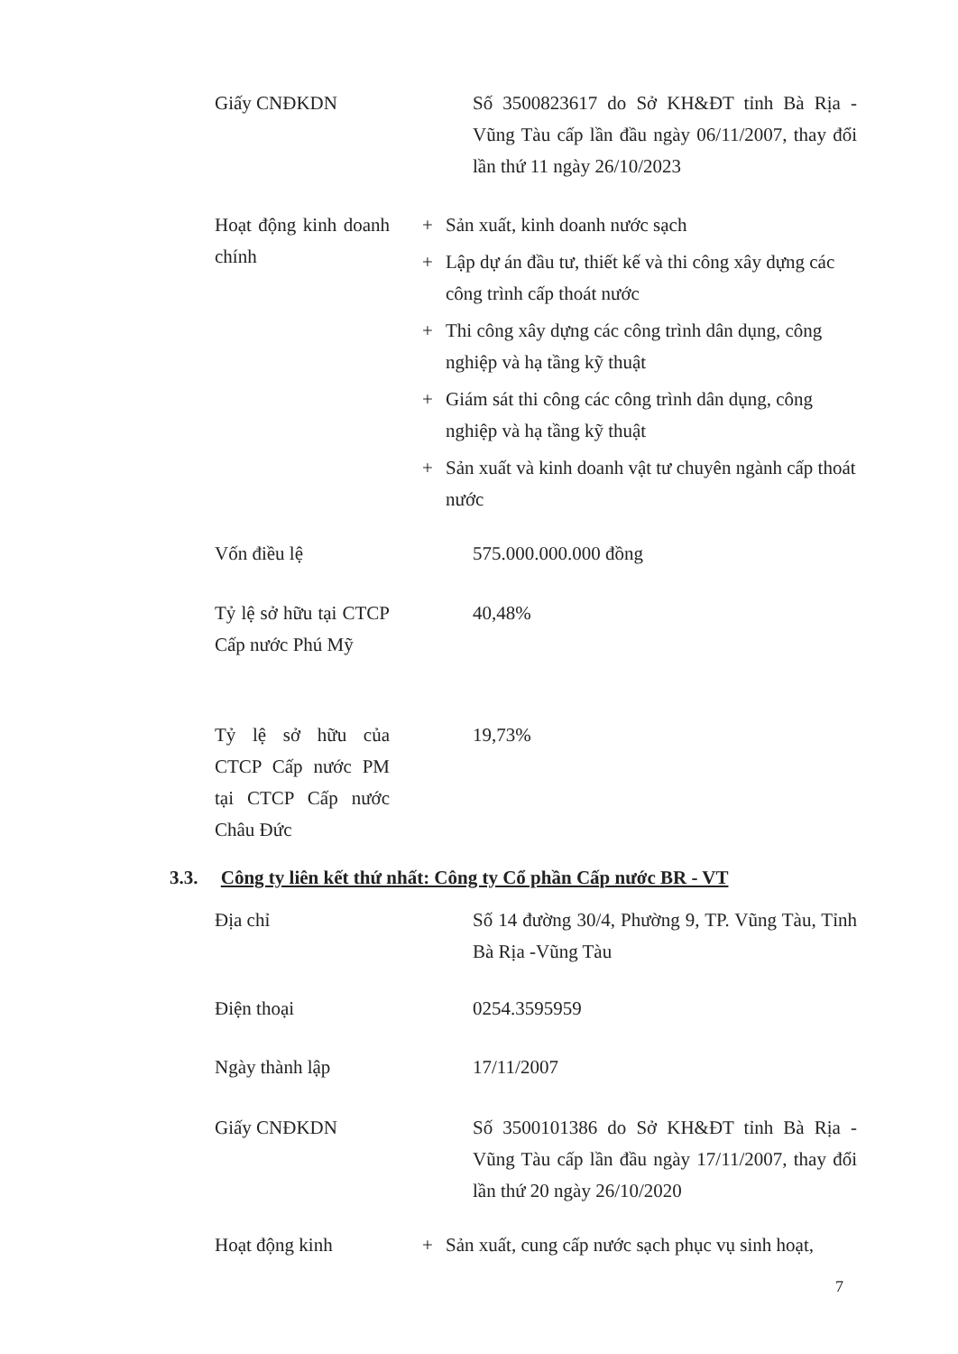Giấy CNĐKDN Số 3500823617 do Sở KH&ĐT tỉnh Bà Rịa - Vũng Tàu cấp lần đầu ngày 06/11/2007, thay đổi lần thứ 11 ngày 26/10/2023
Hoạt động kinh doanh chính
+ Sản xuất, kinh doanh nước sạch
+ Lập dự án đầu tư, thiết kế và thi công xây dựng các công trình cấp thoát nước
+ Thi công xây dựng các công trình dân dụng, công nghiệp và hạ tầng kỹ thuật
+ Giám sát thi công các công trình dân dụng, công nghiệp và hạ tầng kỹ thuật
+ Sản xuất và kinh doanh vật tư chuyên ngành cấp thoát nước
Vốn điều lệ 575.000.000.000 đồng
Tỷ lệ sở hữu tại CTCP Cấp nước Phú Mỹ
40,48%
Tỷ lệ sở hữu của CTCP Cấp nước PM tại CTCP Cấp nước Châu Đức
19,73%
3.3. Công ty liên kết thứ nhất: Công ty Cổ phần Cấp nước BR - VT
Địa chỉ Số 14 đường 30/4, Phường 9, TP. Vũng Tàu, Tỉnh Bà Rịa -Vũng Tàu
Điện thoại 0254.3595959
Ngày thành lập 17/11/2007
Giấy CNĐKDN Số 3500101386 do Sở KH&ĐT tỉnh Bà Rịa - Vũng Tàu cấp lần đầu ngày 17/11/2007, thay đổi lần thứ 20 ngày 26/10/2020
Hoạt động kinh + Sản xuất, cung cấp nước sạch phục vụ sinh hoạt,
7